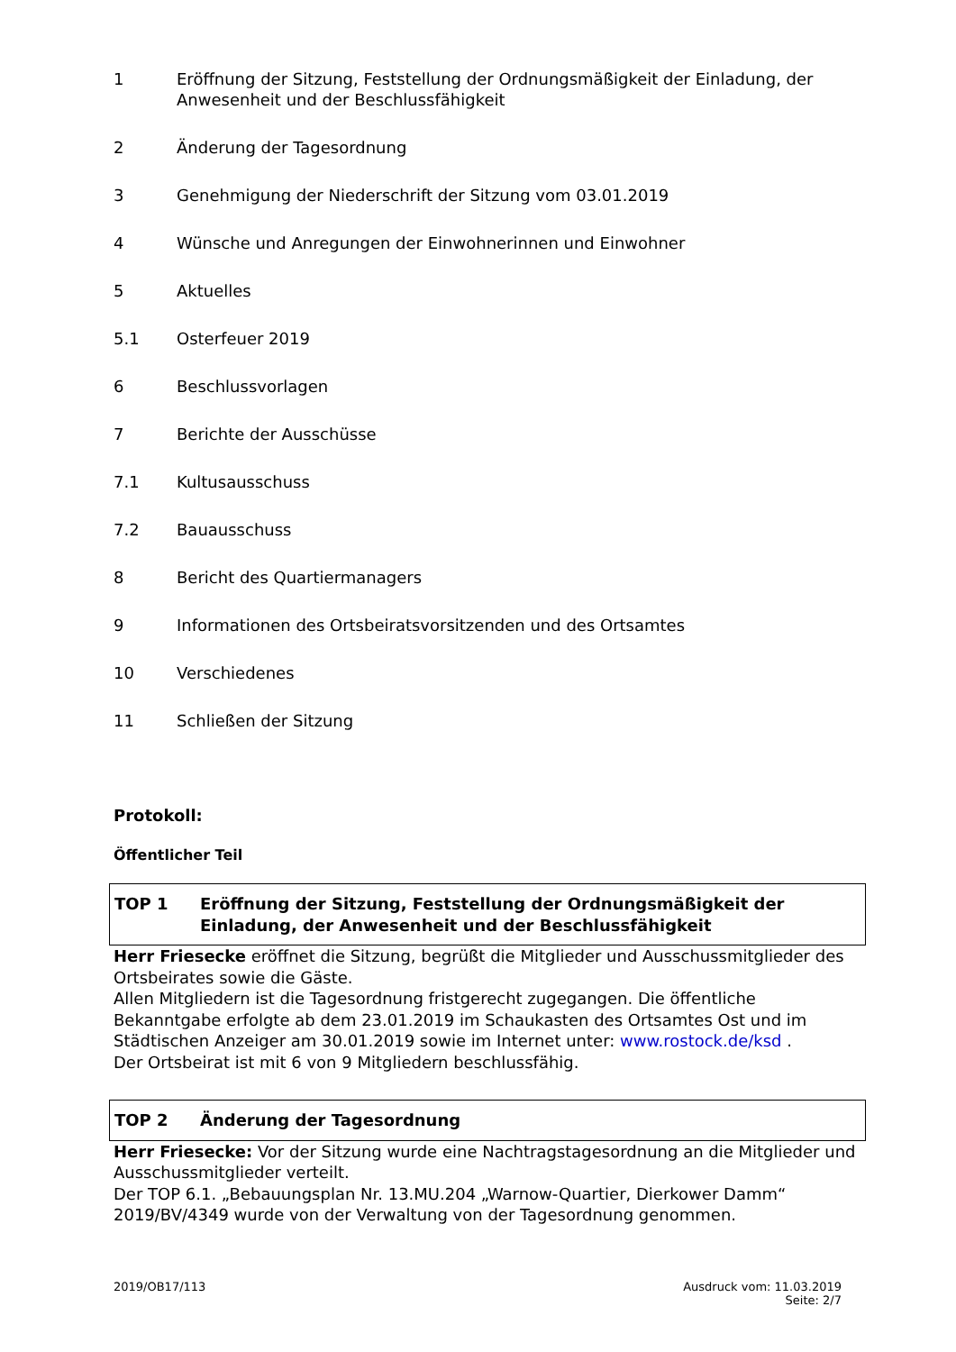1 Eröffnung der Sitzung, Feststellung der Ordnungsmäßigkeit der Einladung, der Anwesenheit und der Beschlussfähigkeit
2 Änderung der Tagesordnung
3 Genehmigung der Niederschrift der Sitzung vom 03.01.2019
4 Wünsche und Anregungen der Einwohnerinnen und Einwohner
5 Aktuelles
5.1 Osterfeuer 2019
6 Beschlussvorlagen
7 Berichte der Ausschüsse
7.1 Kultusausschuss
7.2 Bauausschuss
8 Bericht des Quartiermanagers
9 Informationen des Ortsbeiratsvorsitzenden und des Ortsamtes
10 Verschiedenes
11 Schließen der Sitzung
Protokoll:
Öffentlicher Teil
TOP 1 Eröffnung der Sitzung, Feststellung der Ordnungsmäßigkeit der Einladung, der Anwesenheit und der Beschlussfähigkeit
Herr Friesecke eröffnet die Sitzung, begrüßt die Mitglieder und Ausschussmitglieder des Ortsbeirates sowie die Gäste.
Allen Mitgliedern ist die Tagesordnung fristgerecht zugegangen. Die öffentliche Bekanntgabe erfolgte ab dem 23.01.2019 im Schaukasten des Ortsamtes Ost und im Städtischen Anzeiger am 30.01.2019 sowie im Internet unter: www.rostock.de/ksd .
Der Ortsbeirat ist mit 6 von 9 Mitgliedern beschlussfähig.
TOP 2 Änderung der Tagesordnung
Herr Friesecke: Vor der Sitzung wurde eine Nachtragstagesordnung an die Mitglieder und Ausschussmitglieder verteilt.
Der TOP 6.1. „Bebauungsplan Nr. 13.MU.204 „Warnow-Quartier, Dierkower Damm“ 2019/BV/4349 wurde von der Verwaltung von der Tagesordnung genommen.
2019/OB17/113 Ausdruck vom: 11.03.2019
Seite: 2/7